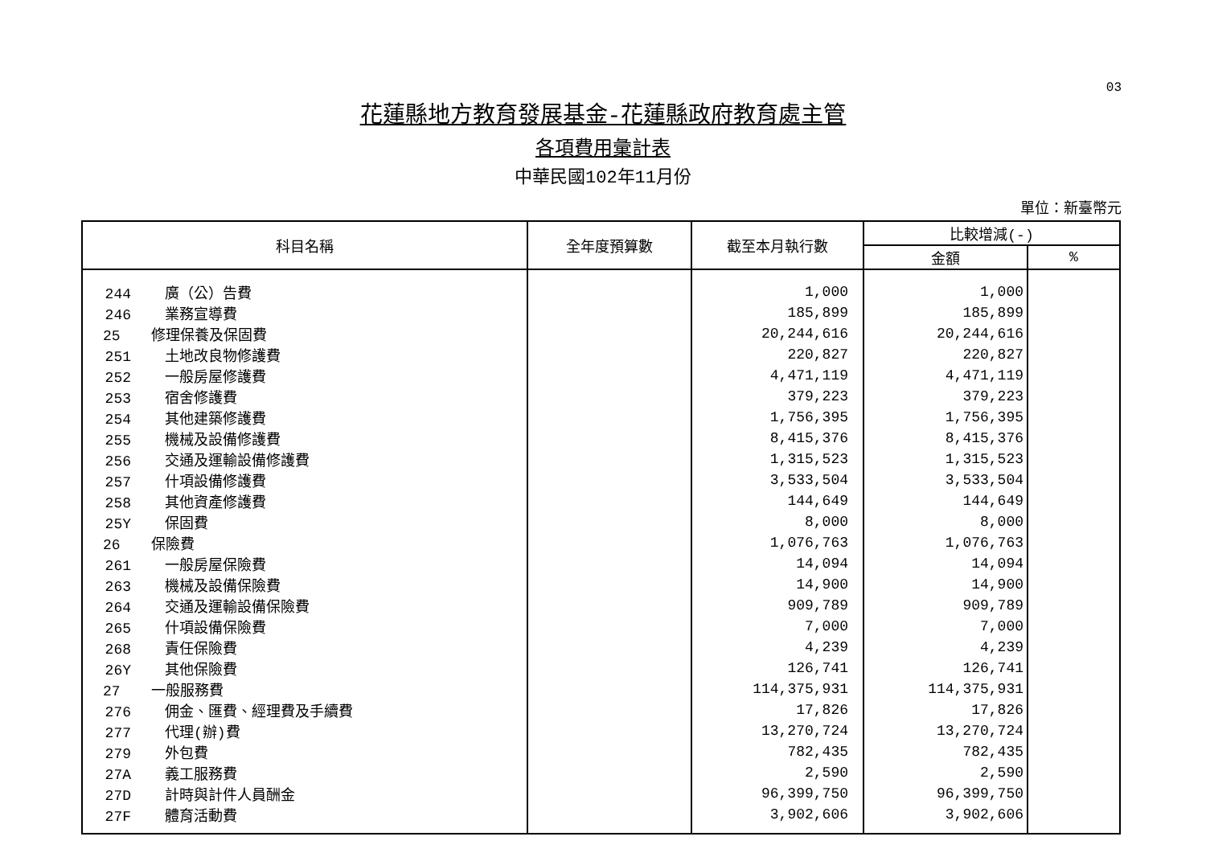03
花蓮縣地方教育發展基金-花蓮縣政府教育處主管
各項費用彙計表
中華民國102年11月份
單位：新臺幣元
| 科目名稱 | 全年度預算數 | 截至本月執行數 | 比較增減(-) | |
| --- | --- | --- | --- | --- |
| | | | 金額 | % |
| 244 廣（公）告費 | | 1,000 | 1,000 | |
| 246 業務宣導費 | | 185,899 | 185,899 | |
| 25 修理保養及保固費 | | 20,244,616 | 20,244,616 | |
| 251 土地改良物修護費 | | 220,827 | 220,827 | |
| 252 一般房屋修護費 | | 4,471,119 | 4,471,119 | |
| 253 宿舍修護費 | | 379,223 | 379,223 | |
| 254 其他建築修護費 | | 1,756,395 | 1,756,395 | |
| 255 機械及設備修護費 | | 8,415,376 | 8,415,376 | |
| 256 交通及運輸設備修護費 | | 1,315,523 | 1,315,523 | |
| 257 什項設備修護費 | | 3,533,504 | 3,533,504 | |
| 258 其他資產修護費 | | 144,649 | 144,649 | |
| 25Y 保固費 | | 8,000 | 8,000 | |
| 26 保險費 | | 1,076,763 | 1,076,763 | |
| 261 一般房屋保險費 | | 14,094 | 14,094 | |
| 263 機械及設備保險費 | | 14,900 | 14,900 | |
| 264 交通及運輸設備保險費 | | 909,789 | 909,789 | |
| 265 什項設備保險費 | | 7,000 | 7,000 | |
| 268 責任保險費 | | 4,239 | 4,239 | |
| 26Y 其他保險費 | | 126,741 | 126,741 | |
| 27 一般服務費 | | 114,375,931 | 114,375,931 | |
| 276 佣金、匯費、經理費及手續費 | | 17,826 | 17,826 | |
| 277 代理(辦)費 | | 13,270,724 | 13,270,724 | |
| 279 外包費 | | 782,435 | 782,435 | |
| 27A 義工服務費 | | 2,590 | 2,590 | |
| 27D 計時與計件人員酬金 | | 96,399,750 | 96,399,750 | |
| 27F 體育活動費 | | 3,902,606 | 3,902,606 | |